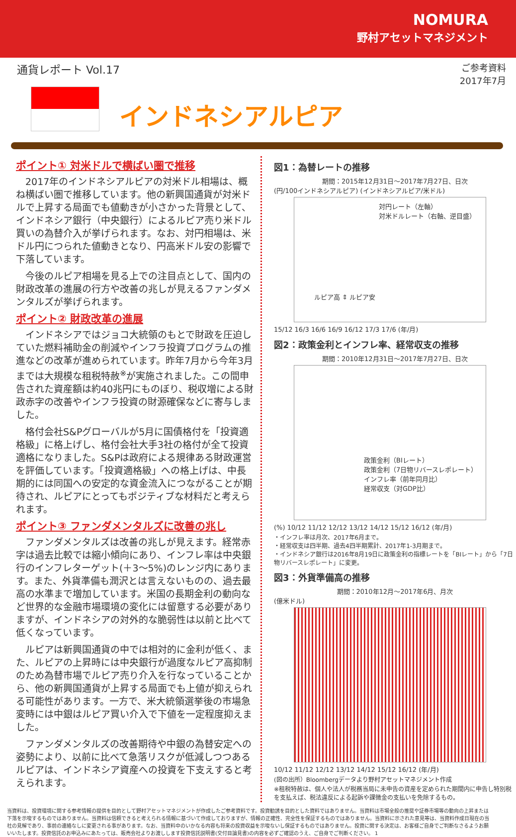NOMURA
野村アセットマネジメント
通貨レポート Vol.17
ご参考資料
2017年7月
インドネシアルピア
ポイント① 対米ドルで横ばい圏で推移
2017年のインドネシアルピアの対米ドル相場は、概ね横ばい圏で推移しています。他の新興国通貨が対米ドルで上昇する局面でも値動きが小さかった背景として、インドネシア銀行（中央銀行）によるルピア売り米ドル買いの為替介入が挙げられます。なお、対円相場は、米ドル円につられた値動きとなり、円高米ドル安の影響で下落しています。
今後のルピア相場を見る上での注目点として、国内の財政改革の進展の行方や改善の兆しが見えるファンダメンタルズが挙げられます。
ポイント② 財政改革の進展
インドネシアではジョコ大統領のもとで財政を圧迫していた燃料補助金の削減やインフラ投資プログラムの推進などの改革が進められています。昨年7月から今年3月までは大規模な租税特赦<sup>※</sup>が実施されました。この間申告された資産額は約40兆円にものぼり、税収増による財政赤字の改善やインフラ投資の財源確保などに寄与しました。
格付会社S&Pグローバルが5月に国債格付を「投資適格級」に格上げし、格付会社大手3社の格付が全て投資適格になりました。S&Pは政府による規律ある財政運営を評価しています。「投資適格級」への格上げは、中長期的には同国への安定的な資金流入につながることが期待され、ルピアにとってもポジティブな材料だと考えられます。
ポイント③ ファンダメンタルズに改善の兆し
ファンダメンタルズは改善の兆しが見えます。経常赤字は過去比較では縮小傾向にあり、インフレ率は中央銀行のインフレターゲット(＋3～5%)のレンジ内にあります。また、外貨準備も潤沢とは言えないものの、過去最高の水準まで増加しています。米国の長期金利の動向など世界的な金融市場環境の変化には留意する必要がありますが、インドネシアの対外的な脆弱性は以前と比べて低くなっています。
ルピアは新興国通貨の中では相対的に金利が低く、また、ルピアの上昇時には中央銀行が過度なルピア高抑制のため為替市場でルピア売り介入を行なっていることから、他の新興国通貨が上昇する局面でも上値が抑えられる可能性があります。一方で、米大統領選挙後の市場急変時には中銀はルピア買い介入で下値を一定程度抑えました。
ファンダメンタルズの改善期待や中銀の為替安定への姿勢により、以前に比べて急落リスクが低減しつつあるルピアは、インドネシア資産への投資を下支えすると考えられます。
図1：為替レートの推移
期間：2015年12月31日～2017年7月27日、日次
(円/100インドネシアルピア) (インドネシアルピア/米ドル)
対円レート（左軸）
対米ドルレート（右軸、逆目盛）
ルピア高 ⇕ ルピア安
15/12 16/3 16/6 16/9 16/12 17/3 17/6 (年/月)
図2：政策金利とインフレ率、経常収支の推移
期間：2010年12月31日～2017年7月27日、日次
政策金利（BIレート）
政策金利（7日物リバースレポレート）
インフレ率（前年同月比）
経常収支（対GDP比）
(%) 10/12 11/12 12/12 13/12 14/12 15/12 16/12 (年/月)
・インフレ率は月次、2017年6月まで。
・経常収支は四半期、過去4四半期累計、2017年1-3月期まで。
・インドネシア銀行は2016年8月19日に政策金利の指標レートを「BIレート」から「7日物リバースレポレート」に変更。
図3：外貨準備高の推移
期間：2010年12月～2017年6月、月次
(億米ドル)
10/12 11/12 12/12 13/12 14/12 15/12 16/12 (年/月)
(図の出所）Bloombergデータより野村アセットマネジメント作成
※租税特赦は、個人や法人が税務当局に未申告の資産を定められた期間内に申告し特別税を支払えば、税法違反による起訴や課徴金の支払いを免除するもの。
当資料は、投資環境に関する参考情報の提供を目的として野村アセットマネジメントが作成したご参考資料です。投資勧誘を目的とした資料ではありません。当資料は市場全般の推奨や証券市場等の動向の上昇または下落を示唆するものではありません。当資料は信頼できると考えられる情報に基づいて作成しておりますが、情報の正確性、完全性を保証するものではありません。当資料に示された意見等は、当資料作成日現在の当社の見解であり、事前の連絡なしに変更される事があります。なお、当資料中のいかなる内容も将来の投資収益を示唆ないし保証するものではありません。投資に関する決定は、お客様ご自身でご判断なさるようお願いいたします。投資信託のお申込みにあたっては、販売会社よりお渡しします投資信託説明書(交付目論見書)の内容を必ずご確認のうえ、ご自身でご判断ください。 1